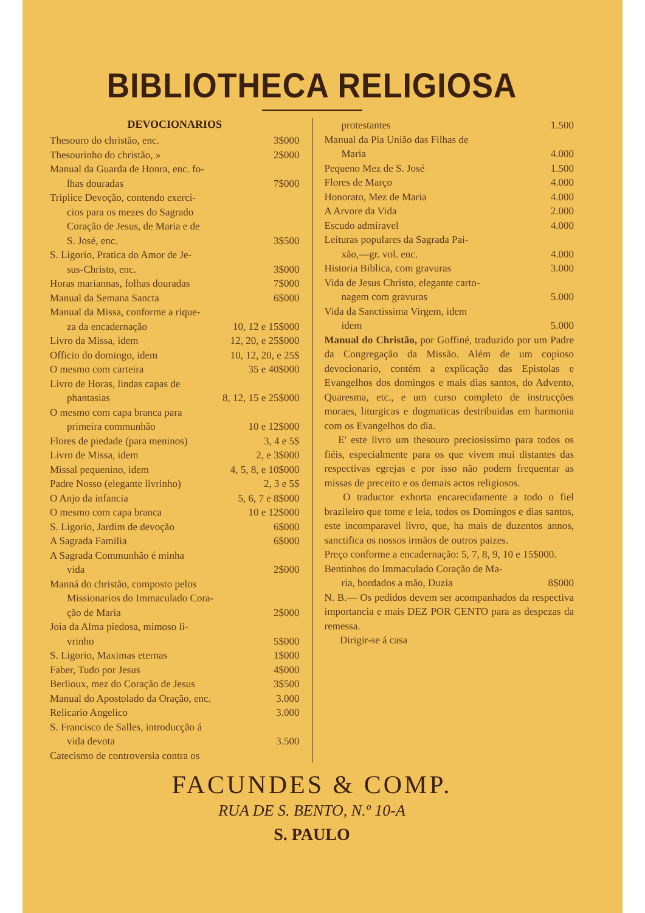BIBLIOTHECA RELIGIOSA
DEVOCIONARIOS
Thesouro do christão, enc. 3$000
Thesourinho do christão, » 2$000
Manual da Guarda de Honra, enc. fo-
lhas douradas 7$000
Triplice Devoção, contendo exerci-
cios para os mezes do Sagrado
Coração de Jesus, de Maria e de
S. José, enc. 3$500
S. Ligorio, Pratica do Amor de Je-
sus-Christo, enc. 3$000
Horas mariannas, folhas douradas 7$000
Manual da Semana Sancta 6$000
Manual da Missa, conforme a rique-
za da encadernação 10, 12 e 15$000
Livro da Missa, idem 12, 20, e 25$000
Officio do domingo, idem 10, 12, 20, e 25$
O mesmo com carteira 35 e 40$000
Livro de Horas, lindas capas de
phantasias 8, 12, 15 e 25$000
O mesmo com capa branca para
primeira communhão 10 e 12$000
Flores de piedade (para meninos) 3, 4 e 5$
Livro de Missa, idem 2, e 3$000
Missal pequenino, idem 4, 5, 8, e 10$000
Padre Nosso (elegante livrinho) 2, 3 e 5$
O Anjo da infancia 5, 6, 7 e 8$000
O mesmo com capa branca 10 e 12$000
S. Ligorio, Jardim de devoção 6$000
A Sagrada Familia 6$000
A Sagrada Communhão é minha
vida 2$000
Manná do christão, composto pelos
Missionarios do Immaculado Cora-
ção de Maria 2$000
Joia da Alma piedosa, mimoso li-
vrinho 5$000
S. Ligorio, Maximas eternas 1$000
Faber, Tudo por Jesus 4$000
Berlioux, mez do Coração de Jesus 3$500
Manual do Apostolado da Oração, enc. 3.000
Relicario Angelico 3.000
S. Francisco de Salles, introducção á
vida devota 3.500
Catecismo de controversia contra os
protestantes 1.500
Manual da Pia União das Filhas de
Maria 4.000
Pequeno Mez de S. José 1.500
Flores de Março 4.000
Honorato, Mez de Maria 4.000
A Arvore da Vida 2.000
Escudo admiravel 4.000
Leituras populares da Sagrada Pai-
xão,—gr. vol. enc. 4.000
Historia Biblica, com gravuras 3.000
Vida de Jesus Christo, elegante carto-
nagem com gravuras 5.000
Vida da Sanctissima Virgem, idem
idem 5.000
Manual do Christão, por Goffiné, traduzido por um Padre da Congregação da Missão. Além de um copioso devocionario, contém a explicação das Epistolas e Evangelhos dos domingos e mais dias santos, do Advento, Quaresma, etc., e um curso completo de instrucções moraes, liturgicas e dogmaticas destribuidas em harmonia com os Evangelhos do dia.
E' este livro um thesouro preciosissimo para todos os fiéis, especialmente para os que vivem mui distantes das respectivas egrejas e por isso não podem frequentar as missas de preceito e os demais actos religiosos.
O traductor exhorta encarecidamente a todo o fiel brazileiro que tome e leia, todos os Domingos e dias santos, este incomparavel livro, que, ha mais de duzentos annos, sanctifica os nossos irmãos de outros paizes.
Preço conforme a encadernação: 5, 7, 8, 9, 10 e 15$000.
Bentinhos do Immaculado Coração de Ma-
ria, bordados a mão, Duzia 8$000
N. B.— Os pedidos devem ser acompanhados da respectiva importancia e mais DEZ POR CENTO para as despezas da remessa.
Dirigir-se á casa
FACUNDES & COMP.
RUA DE S. BENTO, N.º 10-A
S. PAULO